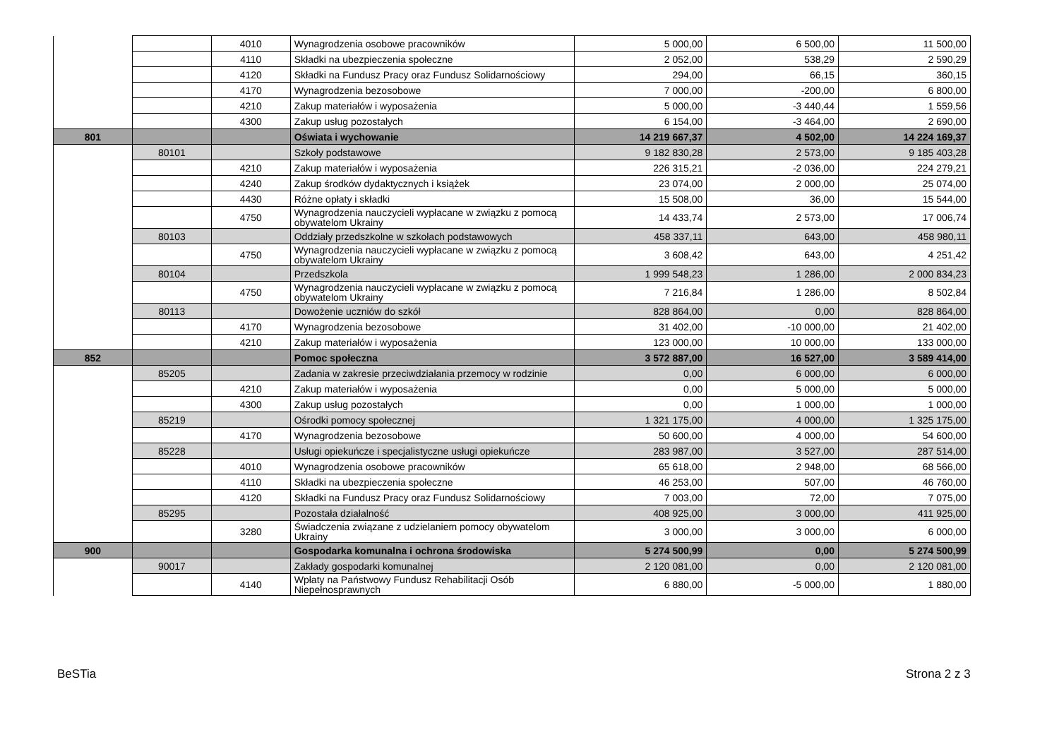| | | 4010 | Wynagrodzenia osobowe pracowników | 5 000,00 | 6 500,00 | 11 500,00 |
| | | 4110 | Składki na ubezpieczenia społeczne | 2 052,00 | 538,29 | 2 590,29 |
| | | 4120 | Składki na Fundusz Pracy oraz Fundusz Solidarnościowy | 294,00 | 66,15 | 360,15 |
| | | 4170 | Wynagrodzenia bezosobowe | 7 000,00 | -200,00 | 6 800,00 |
| | | 4210 | Zakup materiałów i wyposażenia | 5 000,00 | -3 440,44 | 1 559,56 |
| | | 4300 | Zakup usług pozostałych | 6 154,00 | -3 464,00 | 2 690,00 |
| 801 | | | Oświata i wychowanie | 14 219 667,37 | 4 502,00 | 14 224 169,37 |
| | 80101 | | Szkoły podstawowe | 9 182 830,28 | 2 573,00 | 9 185 403,28 |
| | | 4210 | Zakup materiałów i wyposażenia | 226 315,21 | -2 036,00 | 224 279,21 |
| | | 4240 | Zakup środków dydaktycznych i książek | 23 074,00 | 2 000,00 | 25 074,00 |
| | | 4430 | Różne opłaty i składki | 15 508,00 | 36,00 | 15 544,00 |
| | | 4750 | Wynagrodzenia nauczycieli wypłacane w związku z pomocą obywatelom Ukrainy | 14 433,74 | 2 573,00 | 17 006,74 |
| | 80103 | | Oddziały przedszkolne w szkołach podstawowych | 458 337,11 | 643,00 | 458 980,11 |
| | | 4750 | Wynagrodzenia nauczycieli wypłacane w związku z pomocą obywatelom Ukrainy | 3 608,42 | 643,00 | 4 251,42 |
| | 80104 | | Przedszkola | 1 999 548,23 | 1 286,00 | 2 000 834,23 |
| | | 4750 | Wynagrodzenia nauczycieli wypłacane w związku z pomocą obywatelom Ukrainy | 7 216,84 | 1 286,00 | 8 502,84 |
| | 80113 | | Dowożenie uczniów do szkół | 828 864,00 | 0,00 | 828 864,00 |
| | | 4170 | Wynagrodzenia bezosobowe | 31 402,00 | -10 000,00 | 21 402,00 |
| | | 4210 | Zakup materiałów i wyposażenia | 123 000,00 | 10 000,00 | 133 000,00 |
| 852 | | | Pomoc społeczna | 3 572 887,00 | 16 527,00 | 3 589 414,00 |
| | 85205 | | Zadania w zakresie przeciwdziałania przemocy w rodzinie | 0,00 | 6 000,00 | 6 000,00 |
| | | 4210 | Zakup materiałów i wyposażenia | 0,00 | 5 000,00 | 5 000,00 |
| | | 4300 | Zakup usług pozostałych | 0,00 | 1 000,00 | 1 000,00 |
| | 85219 | | Ośrodki pomocy społecznej | 1 321 175,00 | 4 000,00 | 1 325 175,00 |
| | | 4170 | Wynagrodzenia bezosobowe | 50 600,00 | 4 000,00 | 54 600,00 |
| | 85228 | | Usługi opiekuńcze i specjalistyczne usługi opiekuńcze | 283 987,00 | 3 527,00 | 287 514,00 |
| | | 4010 | Wynagrodzenia osobowe pracowników | 65 618,00 | 2 948,00 | 68 566,00 |
| | | 4110 | Składki na ubezpieczenia społeczne | 46 253,00 | 507,00 | 46 760,00 |
| | | 4120 | Składki na Fundusz Pracy oraz Fundusz Solidarnościowy | 7 003,00 | 72,00 | 7 075,00 |
| | 85295 | | Pozostała działalność | 408 925,00 | 3 000,00 | 411 925,00 |
| | | 3280 | Świadczenia związane z udzielaniem pomocy obywatelom Ukrainy | 3 000,00 | 3 000,00 | 6 000,00 |
| 900 | | | Gospodarka komunalna i ochrona środowiska | 5 274 500,99 | 0,00 | 5 274 500,99 |
| | 90017 | | Zakłady gospodarki komunalnej | 2 120 081,00 | 0,00 | 2 120 081,00 |
| | | 4140 | Wpłaty na Państwowy Fundusz Rehabilitacji Osób Niepełnosprawnych | 6 880,00 | -5 000,00 | 1 880,00 |
BeSTia Strona 2 z 3